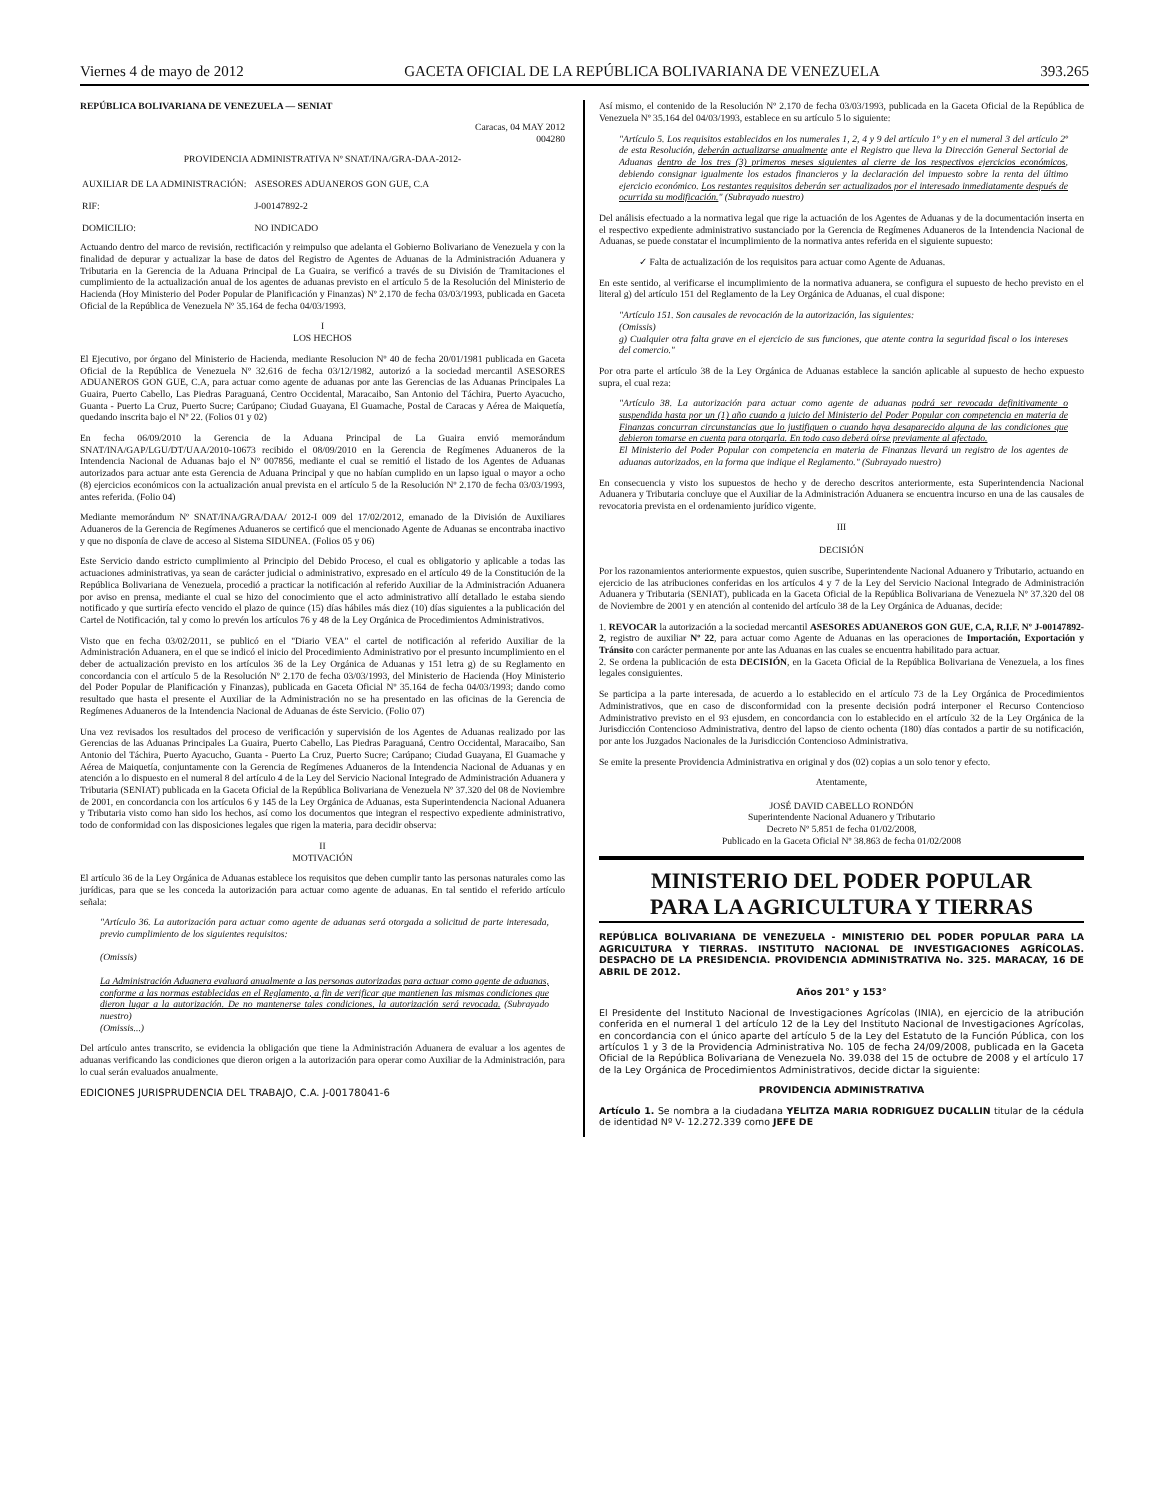Viernes 4 de mayo de 2012 GACETA OFICIAL DE LA REPÚBLICA BOLIVARIANA DE VENEZUELA 393.265
REPÚBLICA BOLIVARIANA DE VENEZUELA — SENIAT
Caracas, 04 MAY 2012
004280
PROVIDENCIA ADMINISTRATIVA Nº SNAT/INA/GRA-DAA-2012-
| AUXILIAR DE LA ADMINISTRACIÓN: | ASESORES ADUANEROS GON GUE, C.A |
| RIF: | J-00147892-2 |
| DOMICILIO: | NO INDICADO |
Actuando dentro del marco de revisión, rectificación y reimpulso que adelanta el Gobierno Bolivariano de Venezuela y con la finalidad de depurar y actualizar la base de datos del Registro de Agentes de Aduanas de la Administración Aduanera y Tributaria en la Gerencia de la Aduana Principal de La Guaira, se verificó a través de su División de Tramitaciones el cumplimiento de la actualización anual de los agentes de aduanas previsto en el artículo 5 de la Resolución del Ministerio de Hacienda (Hoy Ministerio del Poder Popular de Planificación y Finanzas) Nº 2.170 de fecha 03/03/1993, publicada en Gaceta Oficial de la República de Venezuela Nº 35.164 de fecha 04/03/1993.
I
LOS HECHOS
El Ejecutivo, por órgano del Ministerio de Hacienda, mediante Resolucion Nº 40 de fecha 20/01/1981 publicada en Gaceta Oficial de la República de Venezuela Nº 32.616 de fecha 03/12/1982, autorizó a la sociedad mercantil ASESORES ADUANEROS GON GUE, C.A, para actuar como agente de aduanas por ante las Gerencias de las Aduanas Principales La Guaira, Puerto Cabello, Las Piedras Paraguaná, Centro Occidental, Maracaibo, San Antonio del Táchira, Puerto Ayacucho, Guanta - Puerto La Cruz, Puerto Sucre; Carúpano; Ciudad Guayana, El Guamache, Postal de Caracas y Aérea de Maiquetía, quedando inscrita bajo el Nº 22. (Folios 01 y 02)
En fecha 06/09/2010 la Gerencia de la Aduana Principal de La Guaira envió memorándum SNAT/INA/GAP/LGU/DT/UAA/2010-10673 recibido el 08/09/2010 en la Gerencia de Regímenes Aduaneros de la Intendencia Nacional de Aduanas bajo el Nº 007856, mediante el cual se remitió el listado de los Agentes de Aduanas autorizados para actuar ante esta Gerencia de Aduana Principal y que no habían cumplido en un lapso igual o mayor a ocho (8) ejercicios económicos con la actualización anual prevista en el artículo 5 de la Resolución Nº 2.170 de fecha 03/03/1993, antes referida. (Folio 04)
Mediante memorándum Nº SNAT/INA/GRA/DAA/ 2012-I 009 del 17/02/2012, emanado de la División de Auxiliares Aduaneros de la Gerencia de Regímenes Aduaneros se certificó que el mencionado Agente de Aduanas se encontraba inactivo y que no disponía de clave de acceso al Sistema SIDUNEA. (Folios 05 y 06)
Este Servicio dando estricto cumplimiento al Principio del Debido Proceso, el cual es obligatorio y aplicable a todas las actuaciones administrativas, ya sean de carácter judicial o administrativo, expresado en el artículo 49 de la Constitución de la República Bolivariana de Venezuela, procedió a practicar la notificación al referido Auxiliar de la Administración Aduanera por aviso en prensa, mediante el cual se hizo del conocimiento que el acto administrativo allí detallado le estaba siendo notificado y que surtiría efecto vencido el plazo de quince (15) días hábiles más diez (10) días siguientes a la publicación del Cartel de Notificación, tal y como lo prevén los artículos 76 y 48 de la Ley Orgánica de Procedimientos Administrativos.
Visto que en fecha 03/02/2011, se publicó en el "Diario VEA" el cartel de notificación al referido Auxiliar de la Administración Aduanera, en el que se indicó el inicio del Procedimiento Administrativo por el presunto incumplimiento en el deber de actualización previsto en los artículos 36 de la Ley Orgánica de Aduanas y 151 letra g) de su Reglamento en concordancia con el artículo 5 de la Resolución Nº 2.170 de fecha 03/03/1993, del Ministerio de Hacienda (Hoy Ministerio del Poder Popular de Planificación y Finanzas), publicada en Gaceta Oficial Nº 35.164 de fecha 04/03/1993; dando como resultado que hasta el presente el Auxiliar de la Administración no se ha presentado en las oficinas de la Gerencia de Regímenes Aduaneros de la Intendencia Nacional de Aduanas de éste Servicio. (Folio 07)
Una vez revisados los resultados del proceso de verificación y supervisión de los Agentes de Aduanas realizado por las Gerencias de las Aduanas Principales La Guaira, Puerto Cabello, Las Piedras Paraguaná, Centro Occidental, Maracaibo, San Antonio del Táchira, Puerto Ayacucho, Guanta - Puerto La Cruz, Puerto Sucre; Carúpano; Ciudad Guayana, El Guamache y Aérea de Maiquetía, conjuntamente con la Gerencia de Regímenes Aduaneros de la Intendencia Nacional de Aduanas y en atención a lo dispuesto en el numeral 8 del artículo 4 de la Ley del Servicio Nacional Integrado de Administración Aduanera y Tributaria (SENIAT) publicada en la Gaceta Oficial de la República Bolivariana de Venezuela Nº 37.320 del 08 de Noviembre de 2001, en concordancia con los artículos 6 y 145 de la Ley Orgánica de Aduanas, esta Superintendencia Nacional Aduanera y Tributaria visto como han sido los hechos, así como los documentos que integran el respectivo expediente administrativo, todo de conformidad con las disposiciones legales que rigen la materia, para decidir observa:
II
MOTIVACIÓN
El artículo 36 de la Ley Orgánica de Aduanas establece los requisitos que deben cumplir tanto las personas naturales como las jurídicas, para que se les conceda la autorización para actuar como agente de aduanas. En tal sentido el referido artículo señala:
"Artículo 36. La autorización para actuar como agente de aduanas será otorgada a solicitud de parte interesada, previo cumplimiento de los siguientes requisitos:
(Omissis)
La Administración Aduanera evaluará anualmente a las personas autorizadas para actuar como agente de aduanas, conforme a las normas establecidas en el Reglamento, a fin de verificar que mantienen las mismas condiciones que dieron lugar a la autorización. De no mantenerse tales condiciones, la autorización será revocada. (Subrayado nuestro)
(Omissis...)
Del artículo antes transcrito, se evidencia la obligación que tiene la Administración Aduanera de evaluar a los agentes de aduanas verificando las condiciones que dieron origen a la autorización para operar como Auxiliar de la Administración, para lo cual serán evaluados anualmente.
EDICIONES JURISPRUDENCIA DEL TRABAJO, C.A. J-00178041-6
Así mismo, el contenido de la Resolución Nº 2.170 de fecha 03/03/1993, publicada en la Gaceta Oficial de la República de Venezuela Nº 35.164 del 04/03/1993, establece en su artículo 5 lo siguiente:
"Artículo 5. Los requisitos establecidos en los numerales 1, 2, 4 y 9 del artículo 1º y en el numeral 3 del artículo 2º de esta Resolución, deberán actualizarse anualmente ante el Registro que lleva la Dirección General Sectorial de Aduanas dentro de los tres (3) primeros meses siguientes al cierre de los respectivos ejercicios económicos, debiendo consignar igualmente los estados financieros y la declaración del impuesto sobre la renta del último ejercicio económico. Los restantes requisitos deberán ser actualizados por el interesado inmediatamente después de ocurrida su modificación." (Subrayado nuestro)
Del análisis efectuado a la normativa legal que rige la actuación de los Agentes de Aduanas y de la documentación inserta en el respectivo expediente administrativo sustanciado por la Gerencia de Regímenes Aduaneros de la Intendencia Nacional de Aduanas, se puede constatar el incumplimiento de la normativa antes referida en el siguiente supuesto:
✓ Falta de actualización de los requisitos para actuar como Agente de Aduanas.
En este sentido, al verificarse el incumplimiento de la normativa aduanera, se configura el supuesto de hecho previsto en el literal g) del artículo 151 del Reglamento de la Ley Orgánica de Aduanas, el cual dispone:
"Artículo 151. Son causales de revocación de la autorización, las siguientes:
(Omissis)
g) Cualquier otra falta grave en el ejercicio de sus funciones, que atente contra la seguridad fiscal o los intereses del comercio."
Por otra parte el artículo 38 de la Ley Orgánica de Aduanas establece la sanción aplicable al supuesto de hecho expuesto supra, el cual reza:
"Artículo 38. La autorización para actuar como agente de aduanas podrá ser revocada definitivamente o suspendida hasta por un (1) año cuando a juicio del Ministerio del Poder Popular con competencia en materia de Finanzas concurran circunstancias que lo justifiquen o cuando haya desaparecido alguna de las condiciones que debieron tomarse en cuenta para otorgarla. En todo caso deberá oírse previamente al afectado.
El Ministerio del Poder Popular con competencia en materia de Finanzas llevará un registro de los agentes de aduanas autorizados, en la forma que indique el Reglamento." (Subrayado nuestro)
En consecuencia y visto los supuestos de hecho y de derecho descritos anteriormente, esta Superintendencia Nacional Aduanera y Tributaria concluye que el Auxiliar de la Administración Aduanera se encuentra incurso en una de las causales de revocatoria prevista en el ordenamiento jurídico vigente.
III
DECISIÓN
Por los razonamientos anteriormente expuestos, quien suscribe, Superintendente Nacional Aduanero y Tributario, actuando en ejercicio de las atribuciones conferidas en los artículos 4 y 7 de la Ley del Servicio Nacional Integrado de Administración Aduanera y Tributaria (SENIAT), publicada en la Gaceta Oficial de la República Bolivariana de Venezuela Nº 37.320 del 08 de Noviembre de 2001 y en atención al contenido del artículo 38 de la Ley Orgánica de Aduanas, decide:
1. REVOCAR la autorización a la sociedad mercantil ASESORES ADUANEROS GON GUE, C.A, R.I.F. Nº J-00147892-2, registro de auxiliar Nº 22, para actuar como Agente de Aduanas en las operaciones de Importación, Exportación y Tránsito con carácter permanente por ante las Aduanas en las cuales se encuentra habilitado para actuar.
2. Se ordena la publicación de esta DECISIÓN, en la Gaceta Oficial de la República Bolivariana de Venezuela, a los fines legales consiguientes.
Se participa a la parte interesada, de acuerdo a lo establecido en el artículo 73 de la Ley Orgánica de Procedimientos Administrativos, que en caso de disconformidad con la presente decisión podrá interponer el Recurso Contencioso Administrativo previsto en el 93 ejusdem, en concordancia con lo establecido en el artículo 32 de la Ley Orgánica de la Jurisdicción Contencioso Administrativa, dentro del lapso de ciento ochenta (180) días contados a partir de su notificación, por ante los Juzgados Nacionales de la Jurisdicción Contencioso Administrativa.
Se emite la presente Providencia Administrativa en original y dos (02) copias a un solo tenor y efecto.
Atentamente,
JOSÉ DAVID CABELLO RONDÓN
Superintendente Nacional Aduanero y Tributario
Decreto Nº 5.851 de fecha 01/02/2008,
Publicado en la Gaceta Oficial Nº 38.863 de fecha 01/02/2008
MINISTERIO DEL PODER POPULAR
PARA LA AGRICULTURA Y TIERRAS
REPÚBLICA BOLIVARIANA DE VENEZUELA - MINISTERIO DEL PODER POPULAR PARA LA AGRICULTURA Y TIERRAS. INSTITUTO NACIONAL DE INVESTIGACIONES AGRÍCOLAS. DESPACHO DE LA PRESIDENCIA. PROVIDENCIA ADMINISTRATIVA No. 325. MARACAY, 16 DE ABRIL DE 2012.
Años 201° y 153°
El Presidente del Instituto Nacional de Investigaciones Agrícolas (INIA), en ejercicio de la atribución conferida en el numeral 1 del artículo 12 de la Ley del Instituto Nacional de Investigaciones Agrícolas, en concordancia con el único aparte del artículo 5 de la Ley del Estatuto de la Función Pública, con los artículos 1 y 3 de la Providencia Administrativa No. 105 de fecha 24/09/2008, publicada en la Gaceta Oficial de la República Bolivariana de Venezuela No. 39.038 del 15 de octubre de 2008 y el artículo 17 de la Ley Orgánica de Procedimientos Administrativos, decide dictar la siguiente:
PROVIDENCIA ADMINISTRATIVA
Artículo 1. Se nombra a la ciudadana YELITZA MARIA RODRIGUEZ DUCALLIN titular de la cédula de identidad Nº V- 12.272.339 como JEFE DE